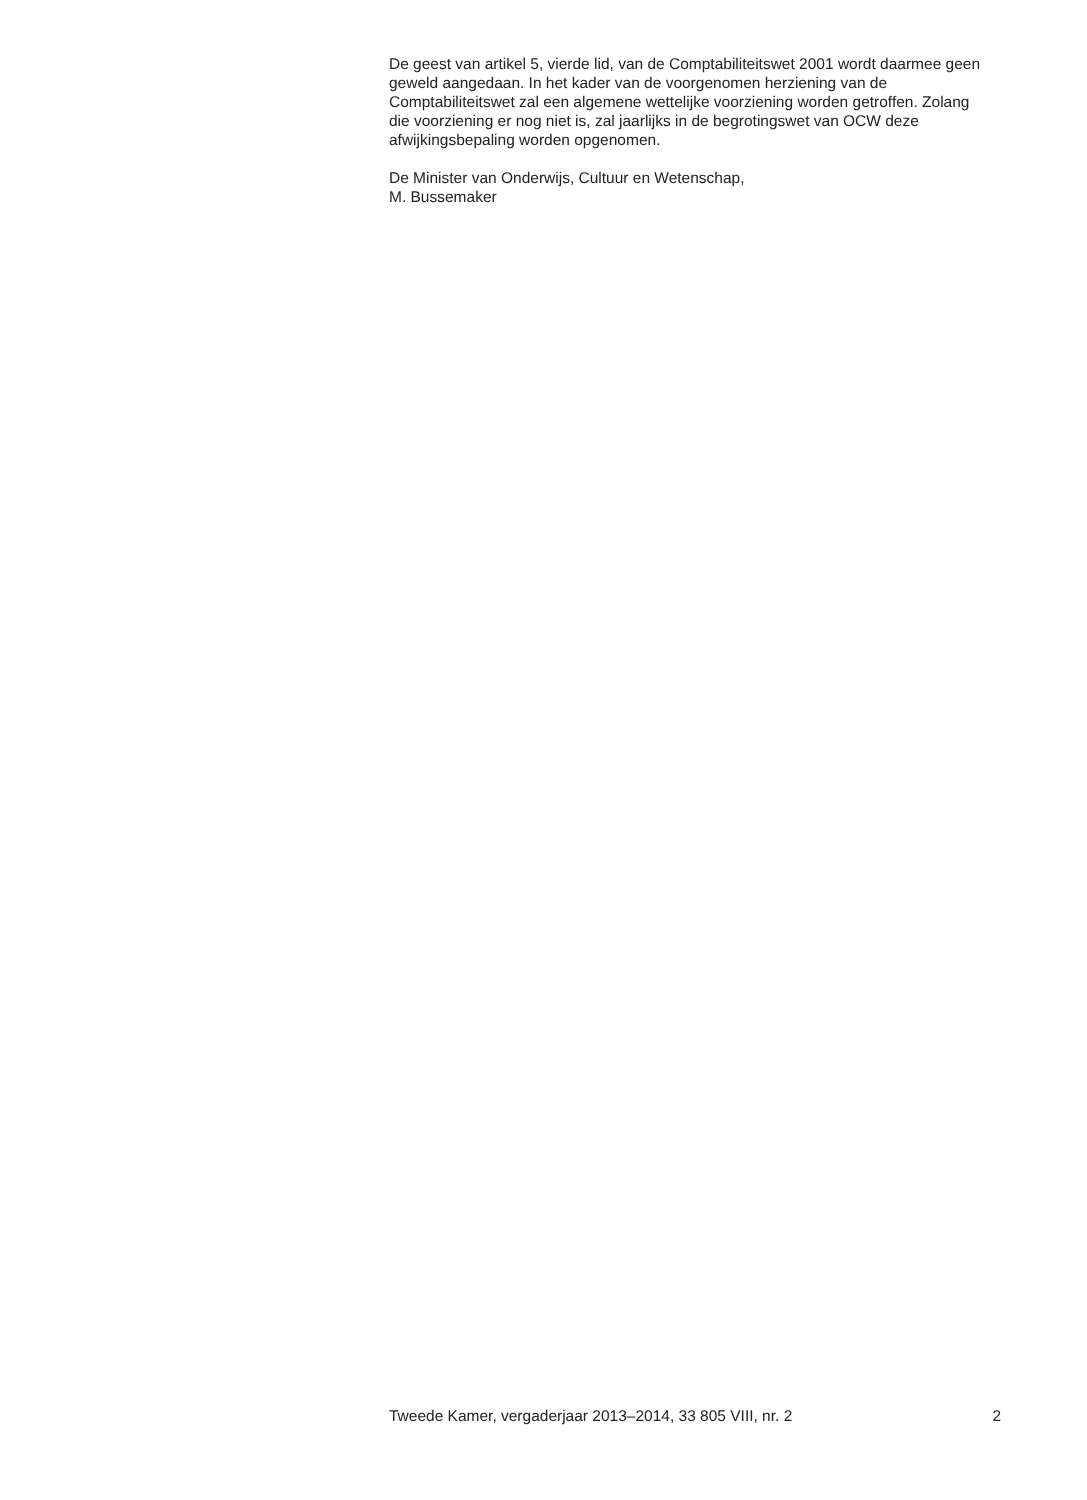De geest van artikel 5, vierde lid, van de Comptabiliteitswet 2001 wordt daarmee geen geweld aangedaan. In het kader van de voorgenomen herziening van de Comptabiliteitswet zal een algemene wettelijke voorziening worden getroffen. Zolang die voorziening er nog niet is, zal jaarlijks in de begrotingswet van OCW deze afwijkingsbepaling worden opgenomen.
De Minister van Onderwijs, Cultuur en Wetenschap,
M. Bussemaker
Tweede Kamer, vergaderjaar 2013–2014, 33 805 VIII, nr. 2 2